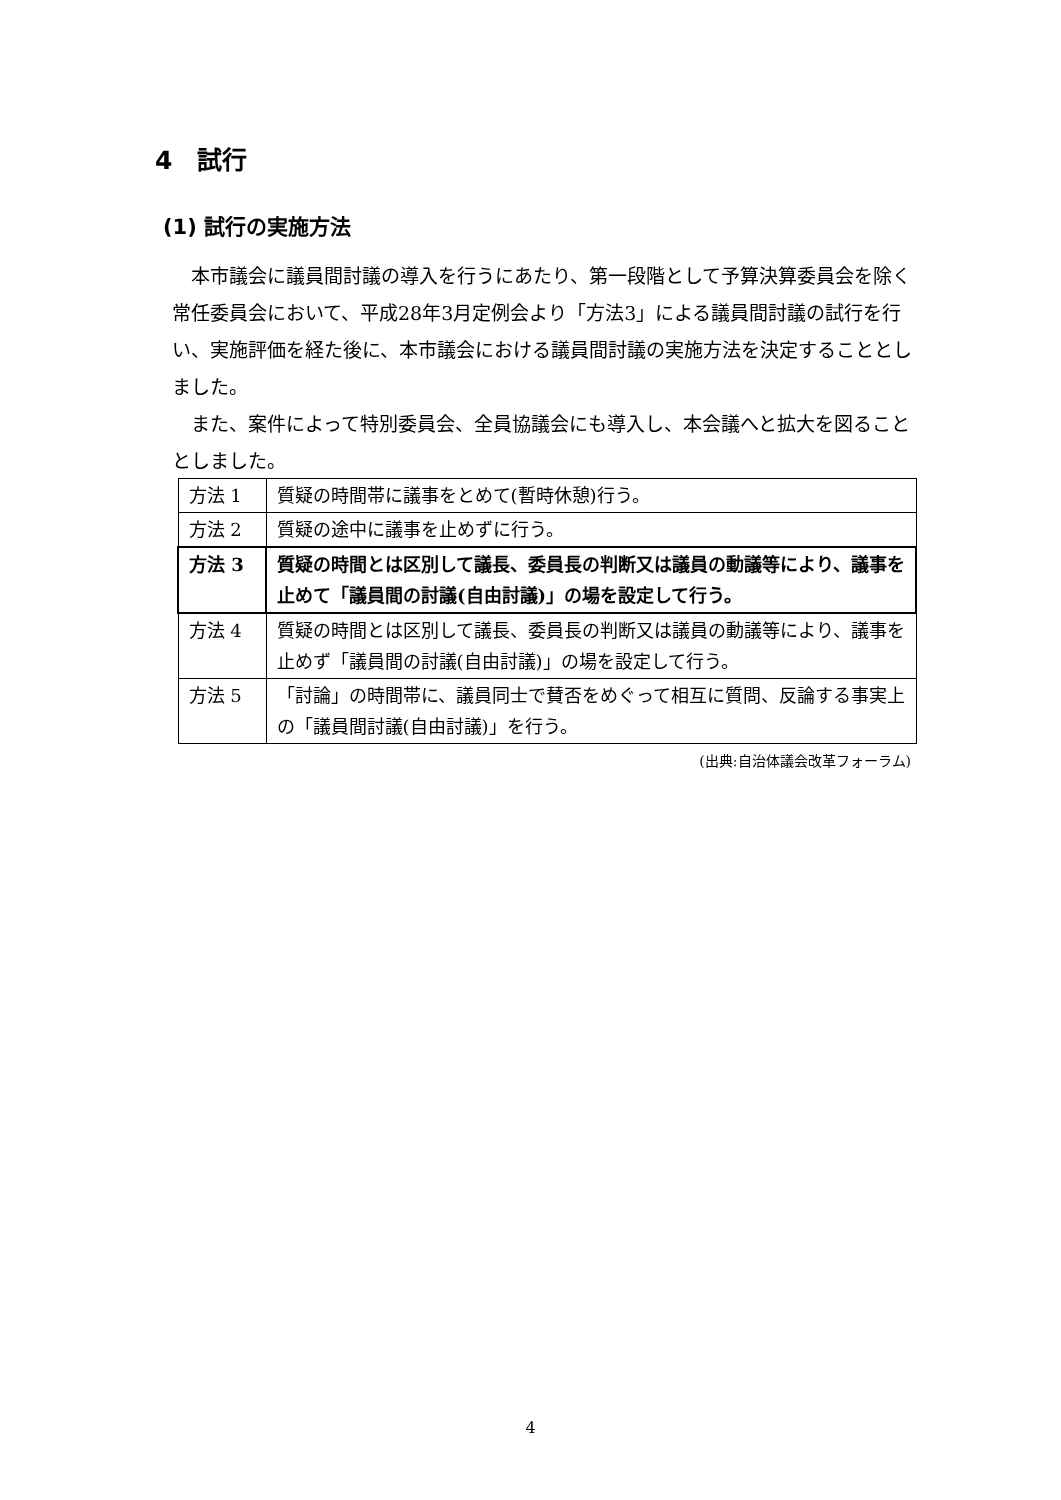4　試行
(1) 試行の実施方法
本市議会に議員間討議の導入を行うにあたり、第一段階として予算決算委員会を除く常任委員会において、平成28年3月定例会より「方法3」による議員間討議の試行を行い、実施評価を経た後に、本市議会における議員間討議の実施方法を決定することとしました。
また、案件によって特別委員会、全員協議会にも導入し、本会議へと拡大を図ることとしました。
| 方法 1 | 質疑の時間帯に議事をとめて(暫時休憩)行う。 |
| 方法 2 | 質疑の途中に議事を止めずに行う。 |
| 方法 3 | 質疑の時間とは区別して議長、委員長の判断又は議員の動議等により、議事を止めて「議員間の討議(自由討議)」の場を設定して行う。 |
| 方法 4 | 質疑の時間とは区別して議長、委員長の判断又は議員の動議等により、議事を止めず「議員間の討議(自由討議)」の場を設定して行う。 |
| 方法 5 | 「討論」の時間帯に、議員同士で賛否をめぐって相互に質問、反論する事実上の「議員間討議(自由討議)」を行う。 |
(出典:自治体議会改革フォーラム)
4